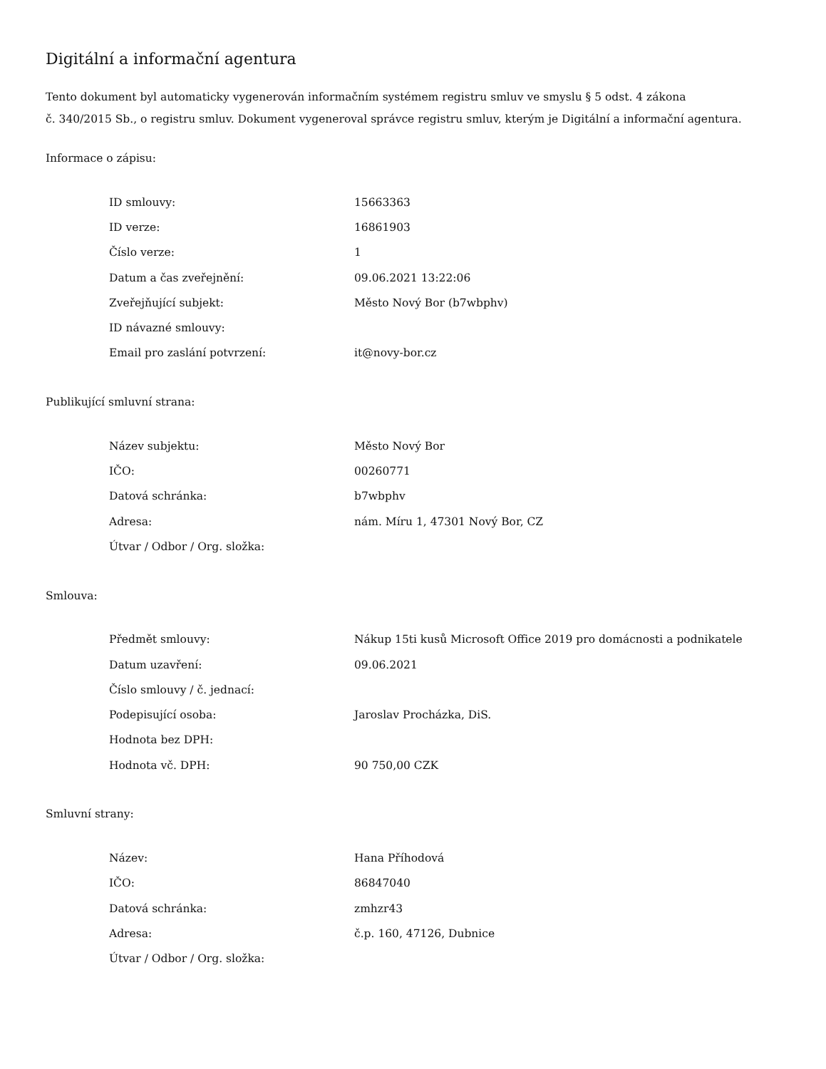Digitální a informační agentura
Tento dokument byl automaticky vygenerován informačním systémem registru smluv ve smyslu § 5 odst. 4 zákona
č. 340/2015 Sb., o registru smluv. Dokument vygeneroval správce registru smluv, kterým je Digitální a informační agentura.
Informace o zápisu:
| ID smlouvy: | 15663363 |
| ID verze: | 16861903 |
| Číslo verze: | 1 |
| Datum a čas zveřejnění: | 09.06.2021 13:22:06 |
| Zveřejňující subjekt: | Město Nový Bor (b7wbphv) |
| ID návazné smlouvy: | |
| Email pro zaslání potvrzení: | it@novy-bor.cz |
Publikující smluvní strana:
| Název subjektu: | Město Nový Bor |
| IČO: | 00260771 |
| Datová schránka: | b7wbphv |
| Adresa: | nám. Míru 1, 47301 Nový Bor, CZ |
| Útvar / Odbor / Org. složka: | |
Smlouva:
| Předmět smlouvy: | Nákup 15ti kusů Microsoft Office 2019 pro domácnosti a podnikatele |
| Datum uzavření: | 09.06.2021 |
| Číslo smlouvy / č. jednací: | |
| Podepisující osoba: | Jaroslav Procházka, DiS. |
| Hodnota bez DPH: | |
| Hodnota vč. DPH: | 90 750,00 CZK |
Smluvní strany:
| Název: | Hana Příhodová |
| IČO: | 86847040 |
| Datová schránka: | zmhzr43 |
| Adresa: | č.p. 160, 47126, Dubnice |
| Útvar / Odbor / Org. složka: | |